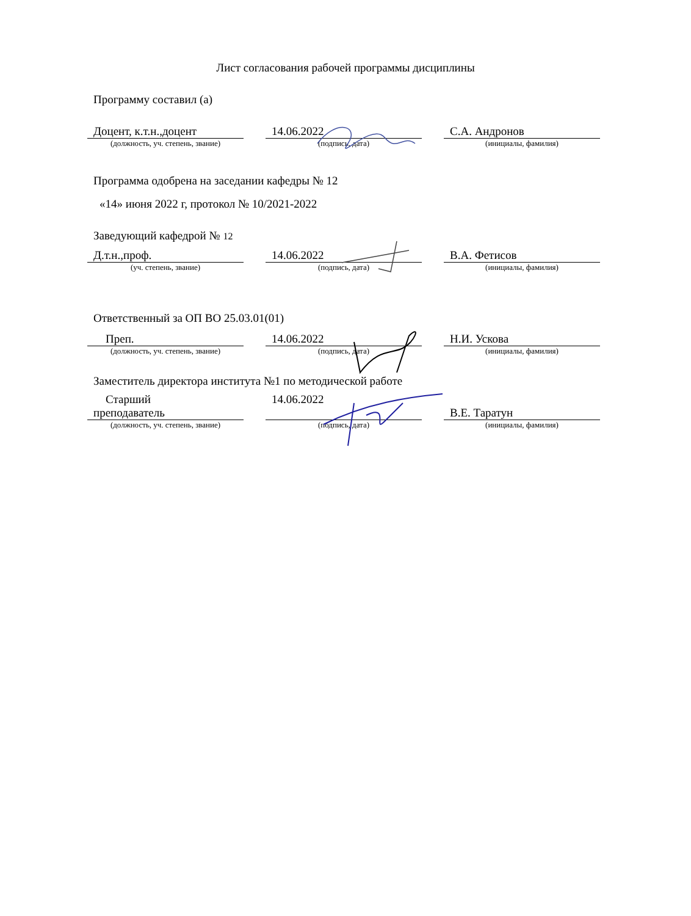Лист согласования рабочей программы дисциплины
Программу составил (а)
| Доцент, к.т.н.,доцент | | 14.06.2022 | | С.А. Андронов |
| (должность, уч. степень, звание) | | (подпись, дата) | | (инициалы, фамилия) |
Программа одобрена на заседании кафедры № 12
«14» июня 2022 г, протокол № 10/2021-2022
Заведующий кафедрой № 12
| Д.т.н.,проф. | | 14.06.2022 | | В.А. Фетисов |
| (уч. степень, звание) | | (подпись, дата) | | (инициалы, фамилия) |
Ответственный за ОП ВО 25.03.01(01)
| Преп. | | 14.06.2022 | | Н.И. Ускова |
| (должность, уч. степень, звание) | | (подпись, дата) | | (инициалы, фамилия) |
Заместитель директора института №1 по методической работе
| Старший преподаватель | | 14.06.2022 | | В.Е. Таратун |
| (должность, уч. степень, звание) | | (подпись, дата) | | (инициалы, фамилия) |